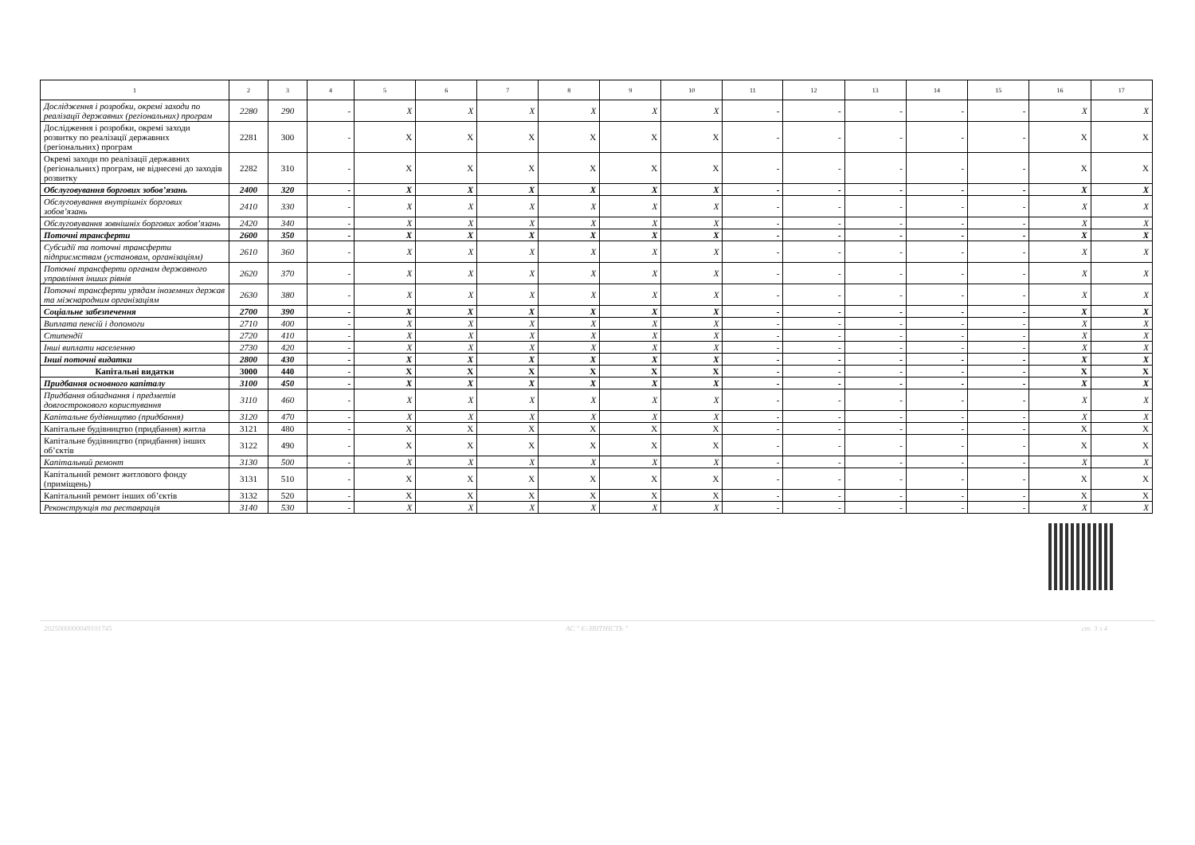| 1 | 2 | 3 | 4 | 5 | 6 | 7 | 8 | 9 | 10 | 11 | 12 | 13 | 14 | 15 | 16 | 17 |
| --- | --- | --- | --- | --- | --- | --- | --- | --- | --- | --- | --- | --- | --- | --- | --- | --- |
| Дослідження і розробки, окремі заходи по реалізації державних (регіональних) програм | 2280 | 290 | - | X | X | X | X | X | X | - | - | - | - | - | X | X |
| Дослідження і розробки, окремі заходи розвитку по реалізації державних (регіональних) програм | 2281 | 300 | - | X | X | X | X | X | X | - | - | - | - | - | X | X |
| Окремі заходи по реалізації державних (регіональних) програм, не віднесені до заходів розвитку | 2282 | 310 | - | X | X | X | X | X | X | - | - | - | - | - | X | X |
| Обслуговування боргових зобов’язань | 2400 | 320 | - | X | X | X | X | X | X | - | - | - | - | - | X | X |
| Обслуговування внутрішніх боргових зобов’язань | 2410 | 330 | - | X | X | X | X | X | X | - | - | - | - | - | X | X |
| Обслуговування зовнішніх боргових зобов’язань | 2420 | 340 | - | X | X | X | X | X | X | - | - | - | - | - | X | X |
| Поточні трансферти | 2600 | 350 | - | X | X | X | X | X | X | - | - | - | - | - | X | X |
| Субсидії та поточні трансферти підприємствам (установам, організаціям) | 2610 | 360 | - | X | X | X | X | X | X | - | - | - | - | - | X | X |
| Поточні трансферти органам державного управління інших рівнів | 2620 | 370 | - | X | X | X | X | X | X | - | - | - | - | - | X | X |
| Поточні трансферти урядам іноземних держав та міжнародним організаціям | 2630 | 380 | - | X | X | X | X | X | X | - | - | - | - | - | X | X |
| Соціальне забезпечення | 2700 | 390 | - | X | X | X | X | X | X | - | - | - | - | - | X | X |
| Виплата пенсій і допомоги | 2710 | 400 | - | X | X | X | X | X | X | - | - | - | - | - | X | X |
| Стипендії | 2720 | 410 | - | X | X | X | X | X | X | - | - | - | - | - | X | X |
| Інші виплати населенню | 2730 | 420 | - | X | X | X | X | X | X | - | - | - | - | - | X | X |
| Інші поточні видатки | 2800 | 430 | - | X | X | X | X | X | X | - | - | - | - | - | X | X |
| Капітальні видатки | 3000 | 440 | - | X | X | X | X | X | X | - | - | - | - | - | X | X |
| Придбання основного капіталу | 3100 | 450 | - | X | X | X | X | X | X | - | - | - | - | - | X | X |
| Придбання обладнання і предметів довгострокового користування | 3110 | 460 | - | X | X | X | X | X | X | - | - | - | - | - | X | X |
| Капітальне будівництво (придбання) | 3120 | 470 | - | X | X | X | X | X | X | - | - | - | - | - | X | X |
| Капітальне будівництво (придбання) житла | 3121 | 480 | - | X | X | X | X | X | X | - | - | - | - | - | X | X |
| Капітальне будівництво (придбання) інших об’єктів | 3122 | 490 | - | X | X | X | X | X | X | - | - | - | - | - | X | X |
| Капітальний ремонт | 3130 | 500 | - | X | X | X | X | X | X | - | - | - | - | - | X | X |
| Капітальний ремонт житлового фонду (приміщень) | 3131 | 510 | - | X | X | X | X | X | X | - | - | - | - | - | X | X |
| Капітальний ремонт інших об’єктів | 3132 | 520 | - | X | X | X | X | X | X | - | - | - | - | - | X | X |
| Реконструкція та реставрація | 3140 | 530 | - | X | X | X | X | X | X | - | - | - | - | - | X | X |
2025000000049101745 АС " Є-ЗВІТНІСТЬ " ст. 3 з 4